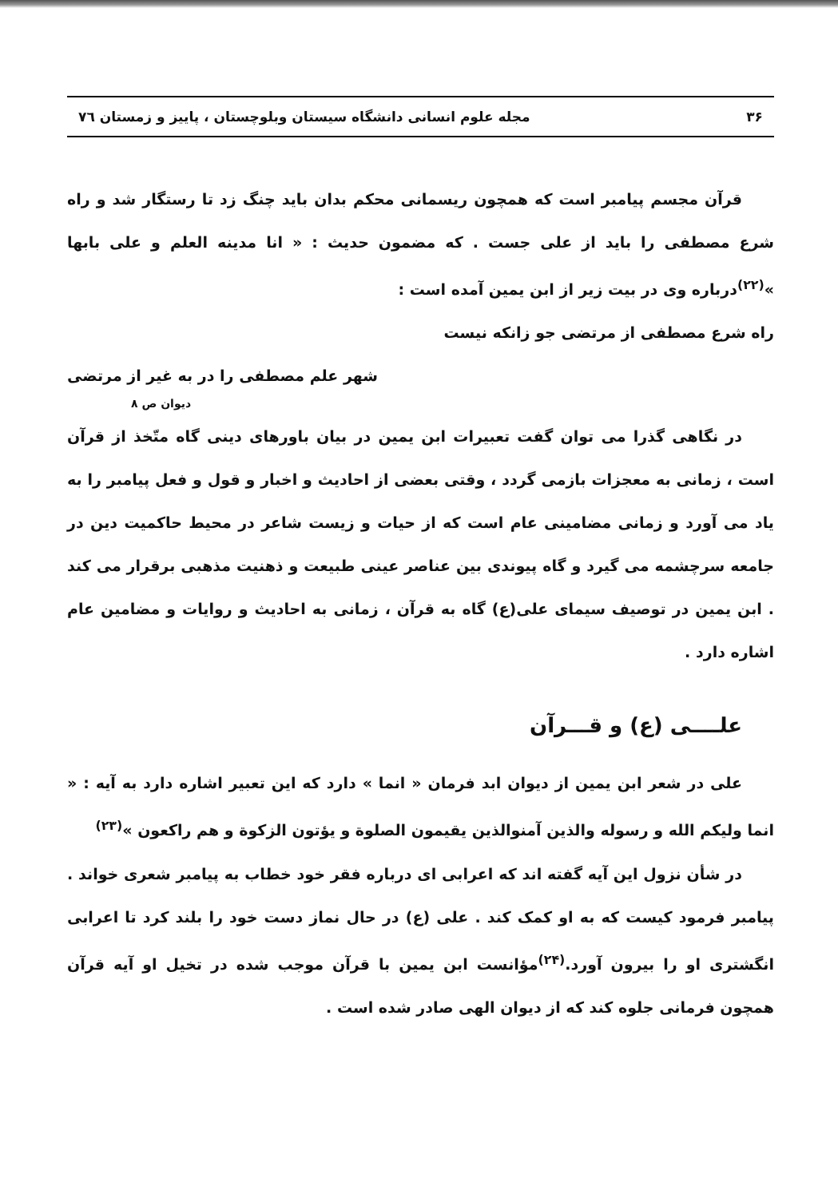۳۶ مجله علوم انسانی دانشگاه سیستان وبلوچستان ، پاییز و زمستان ۷٦
قرآن مجسم پیامبر است که همچون ریسمانی محکم بدان باید چنگ زد تا رستگار شد و راه شرع مصطفی را باید از علی جست . که مضمون حدیث : « انا مدینه العلم و علی بابها »<sup>(۲۲)</sup>درباره وی در بیت زیر از ابن یمین آمده است :
راه شرع مصطفی از مرتضی جو زانکه نیست
شهر علم مصطفی را در به غیر از مرتضی
دیوان ص ۸
در نگاهی گذرا می توان گفت تعبیرات ابن یمین در بیان باورهای دینی گاه متّخذ از قرآن است ، زمانی به معجزات بازمی گردد ، وقتی بعضی از احادیث و اخبار و قول و فعل پیامبر را به یاد می آورد و زمانی مضامینی عام است که از حیات و زیست شاعر در محیط حاکمیت دین در جامعه سرچشمه می گیرد و گاه پیوندی بین عناصر عینی طبیعت و ذهنیت مذهبی برقرار می کند . ابن یمین در توصیف سیمای علی(ع) گاه به قرآن ، زمانی به احادیث و روایات و مضامین عام اشاره دارد .
علــــی (ع) و قـــرآن
علی در شعر ابن یمین از دیوان ابد فرمان « انما » دارد که این تعبیر اشاره دارد به آیه : « انما ولیکم الله و رسوله والذین آمنوالذین یقیمون الصلوة و یؤتون الزکوة و هم راکعون »<sup>(۲۳)</sup>
در شأن نزول این آیه گفته اند که اعرابی ای درباره فقر خود خطاب به پیامبر شعری خواند . پیامبر فرمود کیست که به او کمک کند . علی (ع) در حال نماز دست خود را بلند کرد تا اعرابی انگشتری او را بیرون آورد.<sup>(۲۴)</sup>مؤانست ابن یمین با قرآن موجب شده در تخیل او آیه قرآن همچون فرمانی جلوه کند که از دیوان الهی صادر شده است .